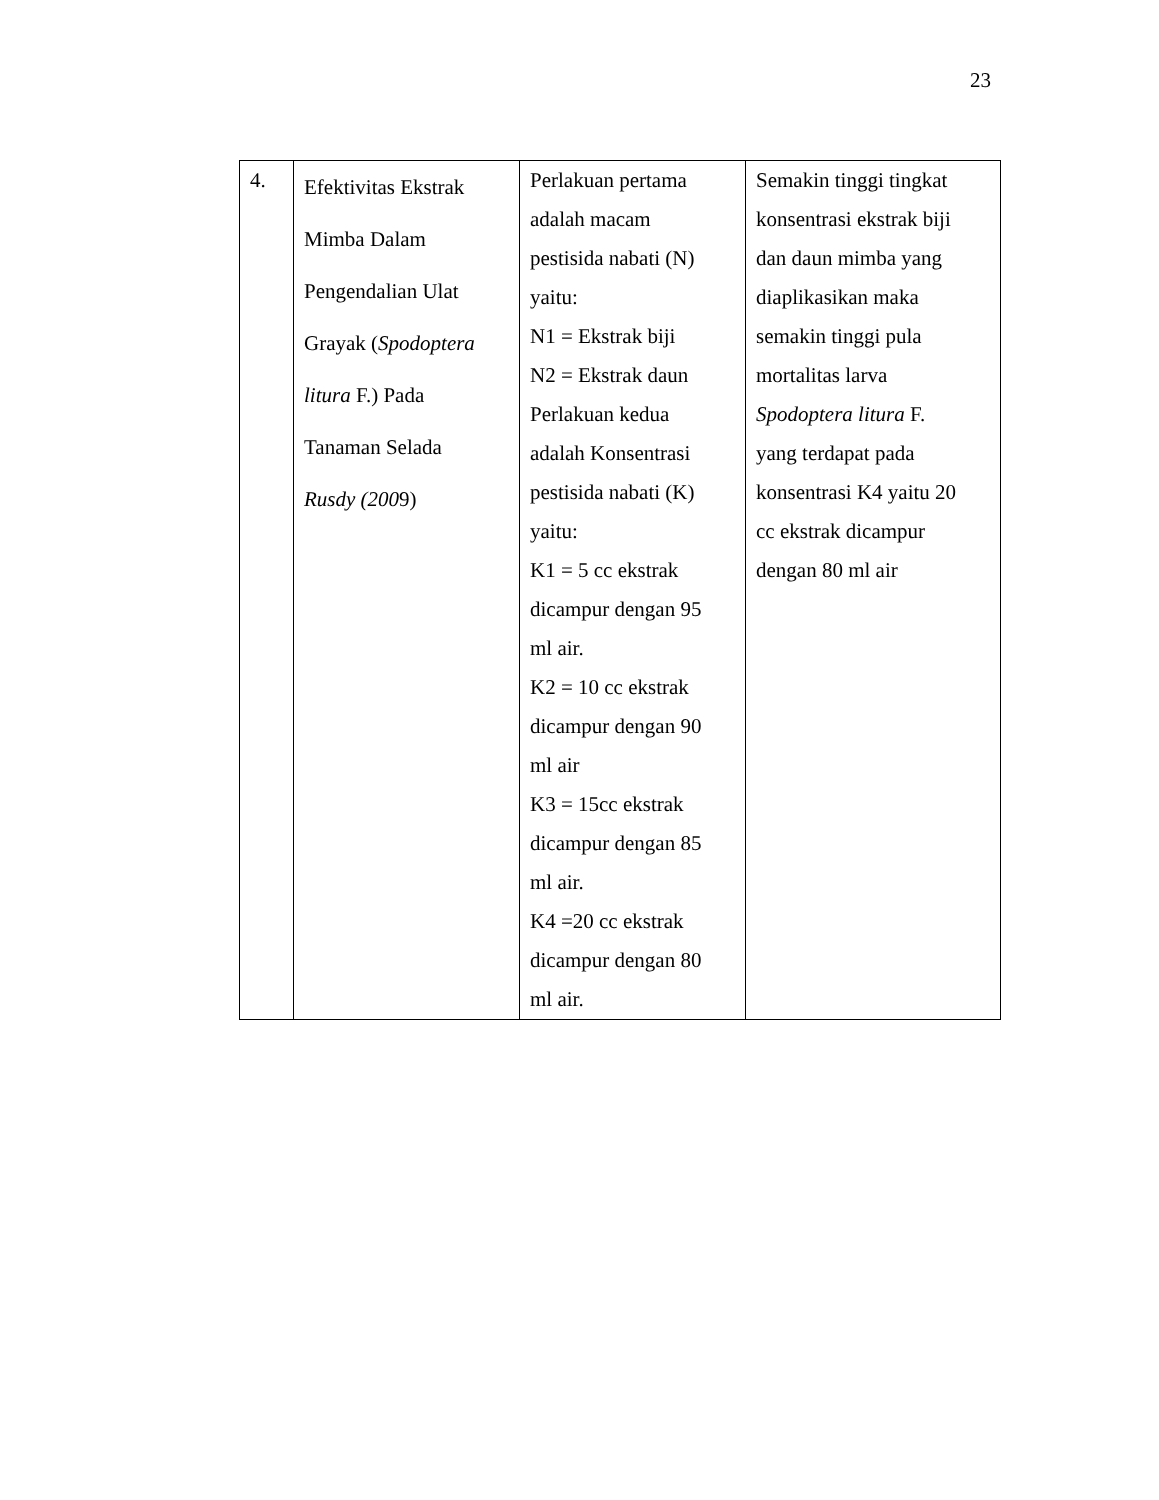23
| 4. | Efektivitas Ekstrak Mimba Dalam Pengendalian Ulat Grayak ( Spodoptera litura F.) Pada Tanaman Selada Rusdy (200 9) | Perlakuan pertama adalah macam pestisida nabati (N) yaitu: N1 = Ekstrak biji N2 = Ekstrak daun Perlakuan kedua adalah Konsentrasi pestisida nabati (K) yaitu: K1 = 5 cc ekstrak dicampur dengan 95 ml air. K2 = 10 cc ekstrak dicampur dengan 90 ml air K3 = 15cc ekstrak dicampur dengan 85 ml air. K4 =20 cc ekstrak dicampur dengan 80 ml air. | Semakin tinggi tingkat konsentrasi ekstrak biji dan daun mimba yang diaplikasikan maka semakin tinggi pula mortalitas larva Spodoptera litura F. yang terdapat pada konsentrasi K4 yaitu 20 cc ekstrak dicampur dengan 80 ml air |